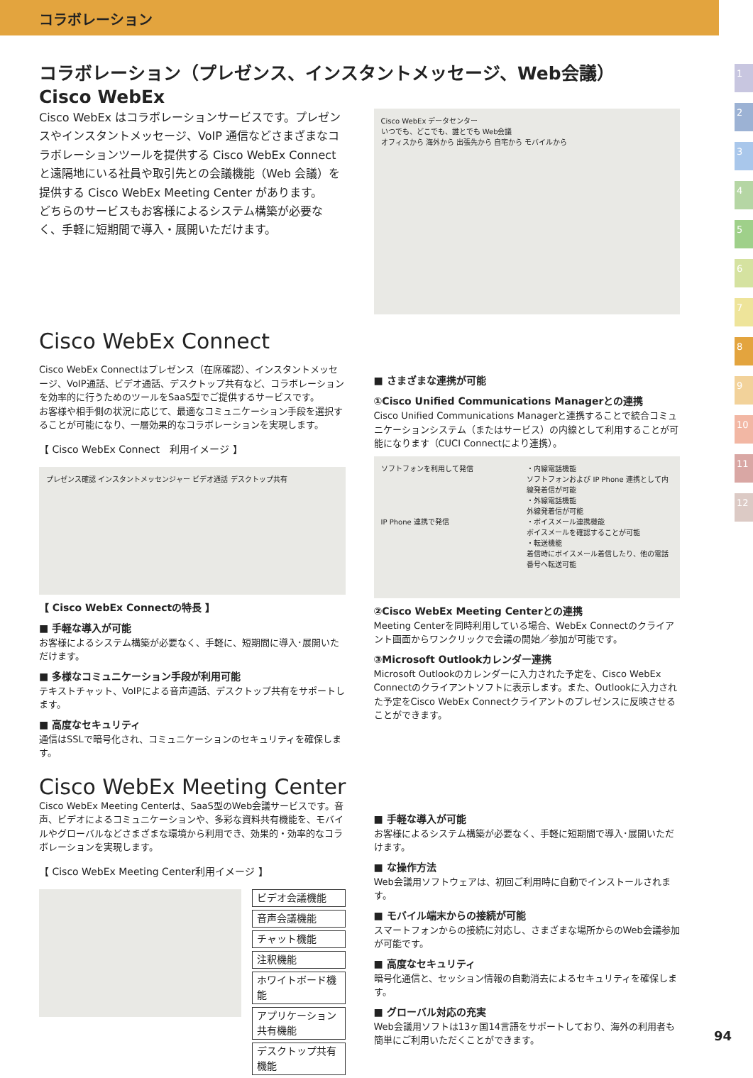コラボレーション
1
2
3
4
5
6
7
8
9
10
11
12
コラボレーション（プレゼンス、インスタントメッセージ、Web会議）
Cisco WebEx
Cisco WebEx はコラボレーションサービスです。プレゼンスやインスタントメッセージ、VoIP 通信などさまざまなコラボレーションツールを提供する Cisco WebEx Connect と遠隔地にいる社員や取引先との会議機能（Web 会議）を提供する Cisco WebEx Meeting Center があります。
どちらのサービスもお客様によるシステム構築が必要なく、手軽に短期間で導入・展開いただけます。
Cisco WebEx データセンター
いつでも、どこでも、誰とでも Web会議
オフィスから 海外から 出張先から 自宅から モバイルから
Cisco WebEx Connect
Cisco WebEx Connectはプレゼンス（在席確認）、インスタントメッセージ、VoIP通話、ビデオ通話、デスクトップ共有など、コラボレーションを効率的に行うためのツールをSaaS型でご提供するサービスです。
お客様や相手側の状況に応じて、最適なコミュニケーション手段を選択することが可能になり、一層効果的なコラボレーションを実現します。
【 Cisco WebEx Connect　利用イメージ 】
プレゼンス確認 インスタントメッセンジャー ビデオ通話 デスクトップ共有
【 Cisco WebEx Connectの特長 】
■ 手軽な導入が可能
お客様によるシステム構築が必要なく、手軽に、短期間に導入･展開いただけます。
■ 多様なコミュニケーション手段が利用可能
テキストチャット、VoIPによる音声通話、デスクトップ共有をサポートします。
■ 高度なセキュリティ
通信はSSLで暗号化され、コミュニケーションのセキュリティを確保します。
■ さまざまな連携が可能
①Cisco Unified Communications Managerとの連携
Cisco Unified Communications Managerと連携することで統合コミュニケーションシステム（またはサービス）の内線として利用することが可能になります（CUCI Connectにより連携）。
ソフトフォンを利用して発信
IP Phone 連携で発信
・内線電話機能
ソフトフォンおよび IP Phone 連携として内線発着信が可能
・外線電話機能
外線発着信が可能
・ボイスメール連携機能
ボイスメールを確認することが可能
・転送機能
着信時にボイスメール着信したり、他の電話番号へ転送可能
②Cisco WebEx Meeting Centerとの連携
Meeting Centerを同時利用している場合、WebEx Connectのクライアント画面からワンクリックで会議の開始／参加が可能です。
③Microsoft Outlookカレンダー連携
Microsoft Outlookのカレンダーに入力された予定を、Cisco WebEx Connectのクライアントソフトに表示します。また、Outlookに入力された予定をCisco WebEx Connectクライアントのプレゼンスに反映させることができます。
Cisco WebEx Meeting Center
Cisco WebEx Meeting Centerは、SaaS型のWeb会議サービスです。音声、ビデオによるコミュニケーションや、多彩な資料共有機能を、モバイルやグローバルなどさまざまな環境から利用でき、効果的・効率的なコラボレーションを実現します。
【 Cisco WebEx Meeting Center利用イメージ 】
ビデオ会議機能
音声会議機能
チャット機能
注釈機能
ホワイトボード機能
アプリケーション共有機能
デスクトップ共有機能
■ 手軽な導入が可能
お客様によるシステム構築が必要なく、手軽に短期間で導入･展開いただけます。
■ な操作方法
Web会議用ソフトウェアは、初回ご利用時に自動でインストールされます。
■ モバイル端末からの接続が可能
スマートフォンからの接続に対応し、さまざまな場所からのWeb会議参加が可能です。
■ 高度なセキュリティ
暗号化通信と、セッション情報の自動消去によるセキュリティを確保します。
■ グローバル対応の充実
Web会議用ソフトは13ヶ国14言語をサポートしており、海外の利用者も簡単にご利用いただくことができます。
94